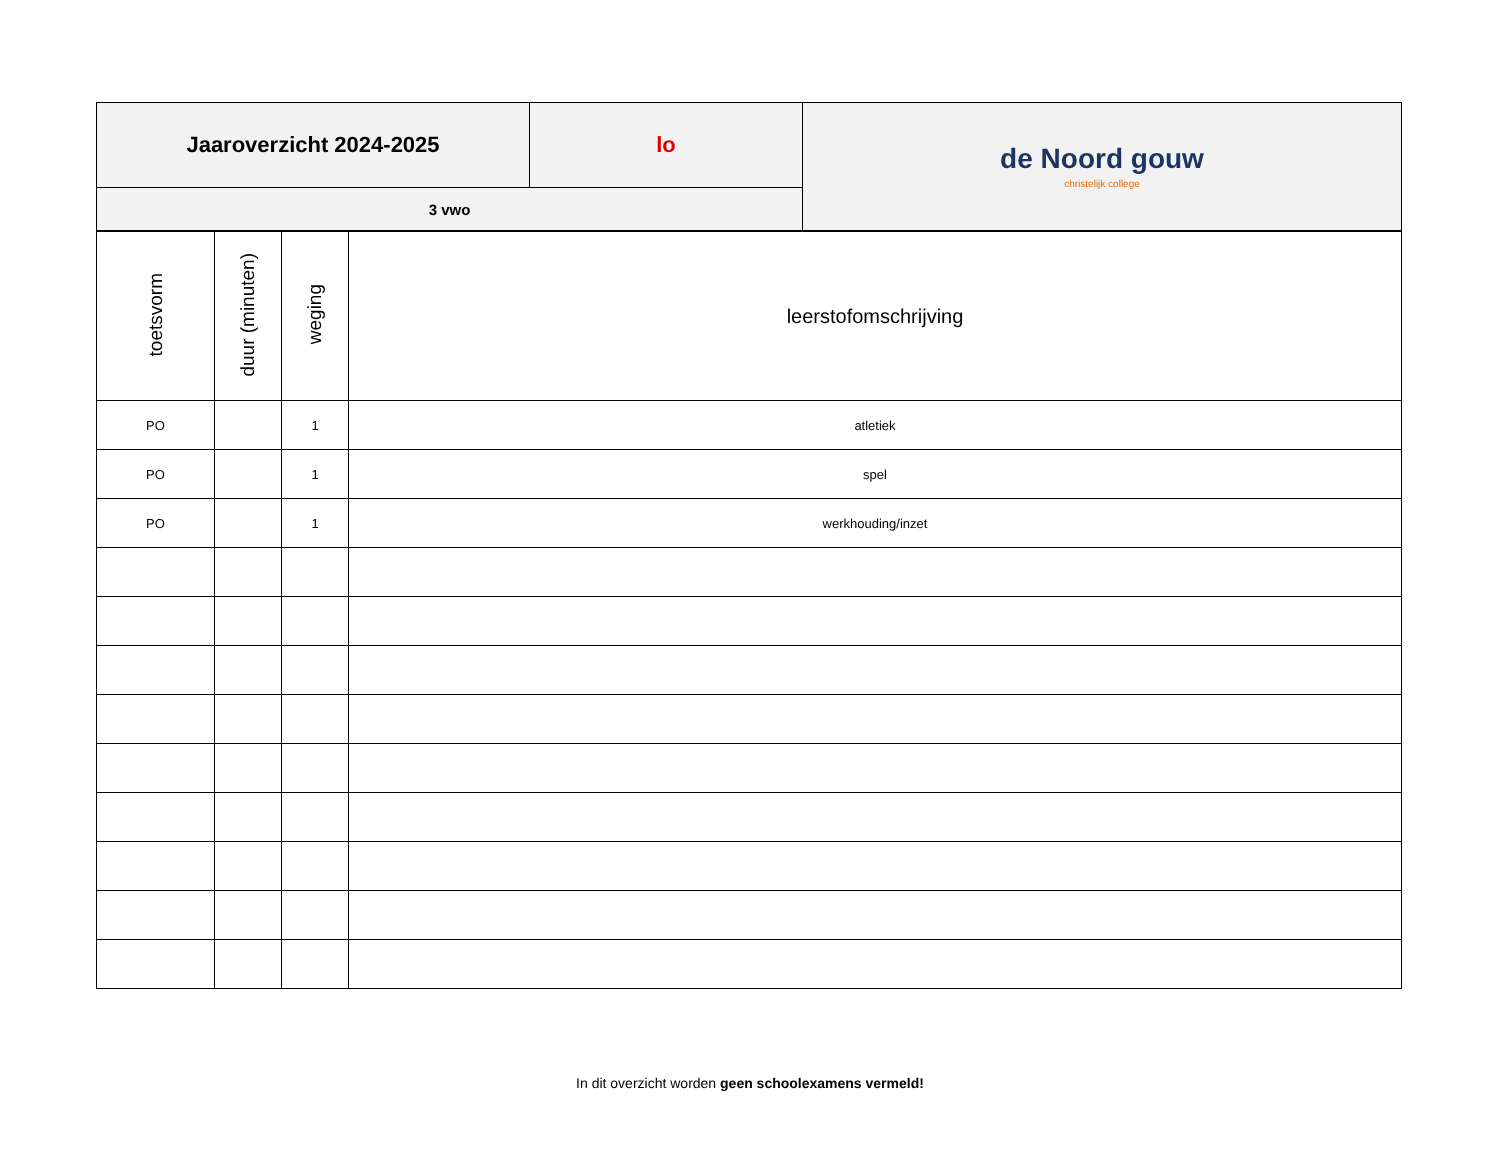| Jaaroverzicht 2024-2025 | lo | de Noord gouw christelijk college |
| 3 vwo | | |
| toetsvorm | duur (minuten) | weging | leerstofomschrijving |
| --- | --- | --- | --- |
| PO | | 1 | atletiek |
| PO | | 1 | spel |
| PO | | 1 | werkhouding/inzet |
In dit overzicht worden geen schoolexamens vermeld!